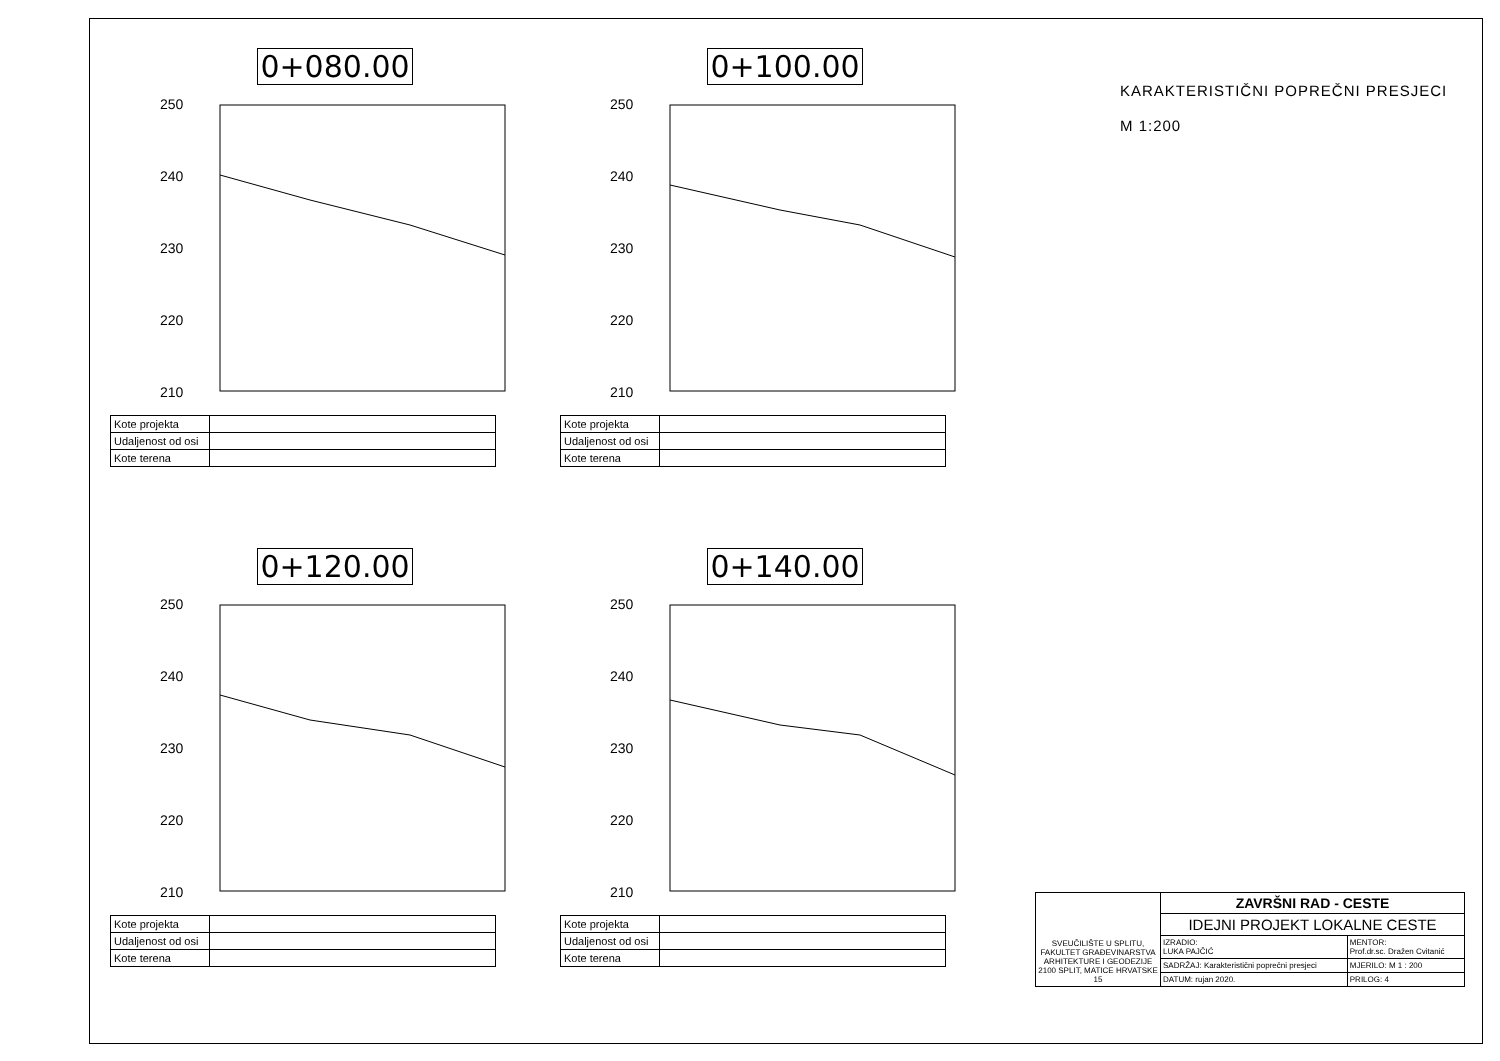0+080.00
250
240
230
220
210
| Kote projekta | |
| Udaljenost od osi | |
| Kote terena | |
0+100.00
250
240
230
220
210
| Kote projekta | |
| Udaljenost od osi | |
| Kote terena | |
0+120.00
250
240
230
220
210
| Kote projekta | |
| Udaljenost od osi | |
| Kote terena | |
0+140.00
250
240
230
220
210
| Kote projekta | |
| Udaljenost od osi | |
| Kote terena | |
KARAKTERISTIČNI POPREČNI PRESJECI
M 1:200
| SVEUČILIŠTE U SPLITU, FAKULTET GRAĐEVINARSTVA ARHITEKTURE I GEODEZIJE 2100 SPLIT, MATICE HRVATSKE 15 | ZAVRŠNI RAD - CESTE | |
| | IDEJNI PROJEKT LOKALNE CESTE | |
| | IZRADIO: LUKA PAJČIĆ | MENTOR: Prof.dr.sc. Dražen Cvitanić |
| | SADRŽAJ: Karakteristični poprečni presjeci | MJERILO: M 1 : 200 |
| | DATUM: rujan 2020. | PRILOG: 4 |